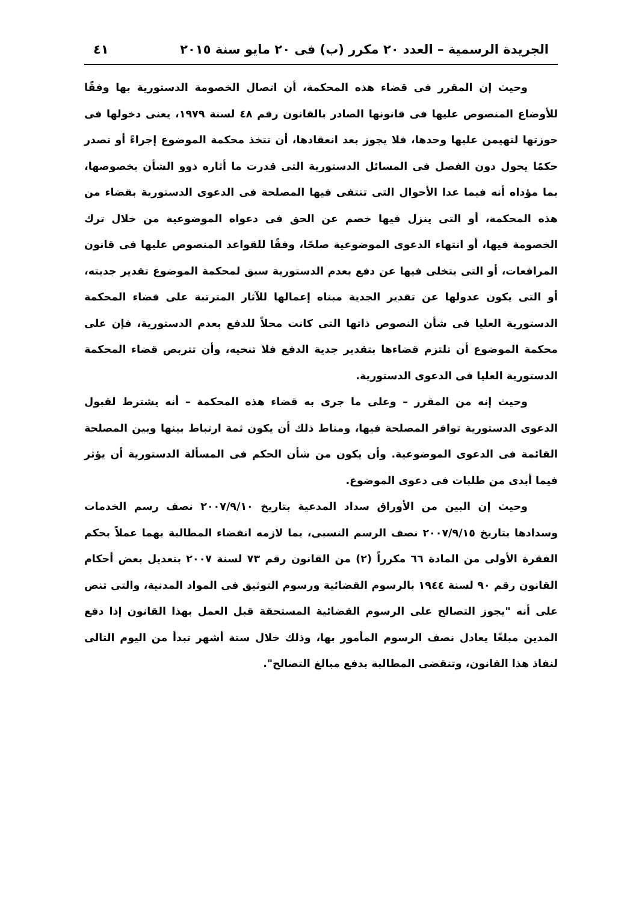الجريدة الرسمية – العدد ٢٠ مكرر (ب) فى ٢٠ مايو سنة ٢٠١٥ ٤١
وحيث إن المقرر فى قضاء هذه المحكمة، أن اتصال الخصومة الدستورية بها وفقًا للأوضاع المنصوص عليها فى قانونها الصادر بالقانون رقم ٤٨ لسنة ١٩٧٩، يعنى دخولها فى حوزتها لتهيمن عليها وحدها، فلا يجوز بعد انعقادها، أن تتخذ محكمة الموضوع إجراءً أو تصدر حكمًا يحول دون الفصل فى المسائل الدستورية التى قدرت ما أثاره ذوو الشأن بخصوصها، بما مؤداه أنه فيما عدا الأحوال التى تنتفى فيها المصلحة فى الدعوى الدستورية بقضاء من هذه المحكمة، أو التى ينزل فيها خصم عن الحق فى دعواه الموضوعية من خلال ترك الخصومة فيها، أو انتهاء الدعوى الموضوعية صلحًا، وفقًا للقواعد المنصوص عليها فى قانون المرافعات، أو التى يتخلى فيها عن دفع بعدم الدستورية سبق لمحكمة الموضوع تقدير جديته، أو التى يكون عدولها عن تقدير الجدية مبناه إعمالها للآثار المترتبة على قضاء المحكمة الدستورية العليا فى شأن النصوص ذاتها التى كانت محلاً للدفع بعدم الدستورية، فإن على محكمة الموضوع أن تلتزم قضاءها بتقدير جدية الدفع فلا تنحيه، وأن تتربص قضاء المحكمة الدستورية العليا فى الدعوى الدستورية.
وحيث إنه من المقرر – وعلى ما جرى به قضاء هذه المحكمة – أنه يشترط لقبول الدعوى الدستورية توافر المصلحة فيها، ومناط ذلك أن يكون ثمة ارتباط بينها وبين المصلحة القائمة فى الدعوى الموضوعية. وأن يكون من شأن الحكم فى المسألة الدستورية أن يؤثر فيما أبدى من طلبات فى دعوى الموضوع.
وحيث إن البين من الأوراق سداد المدعية بتاريخ ٢٠٠٧/٩/١٠ نصف رسم الخدمات وسدادها بتاريخ ٢٠٠٧/٩/١٥ نصف الرسم النسبى، بما لازمه انقضاء المطالبة بهما عملاً بحكم الفقرة الأولى من المادة ٦٦ مكرراً (٢) من القانون رقم ٧٣ لسنة ٢٠٠٧ بتعديل بعض أحكام القانون رقم ٩٠ لسنة ١٩٤٤ بالرسوم القضائية ورسوم التوثيق فى المواد المدنية، والتى تنص على أنه "يجوز التصالح على الرسوم القضائية المستحقة قبل العمل بهذا القانون إذا دفع المدين مبلغًا يعادل نصف الرسوم المأمور بها، وذلك خلال ستة أشهر تبدأ من اليوم التالى لنفاذ هذا القانون، وتنقضى المطالبة بدفع مبالغ التصالح".